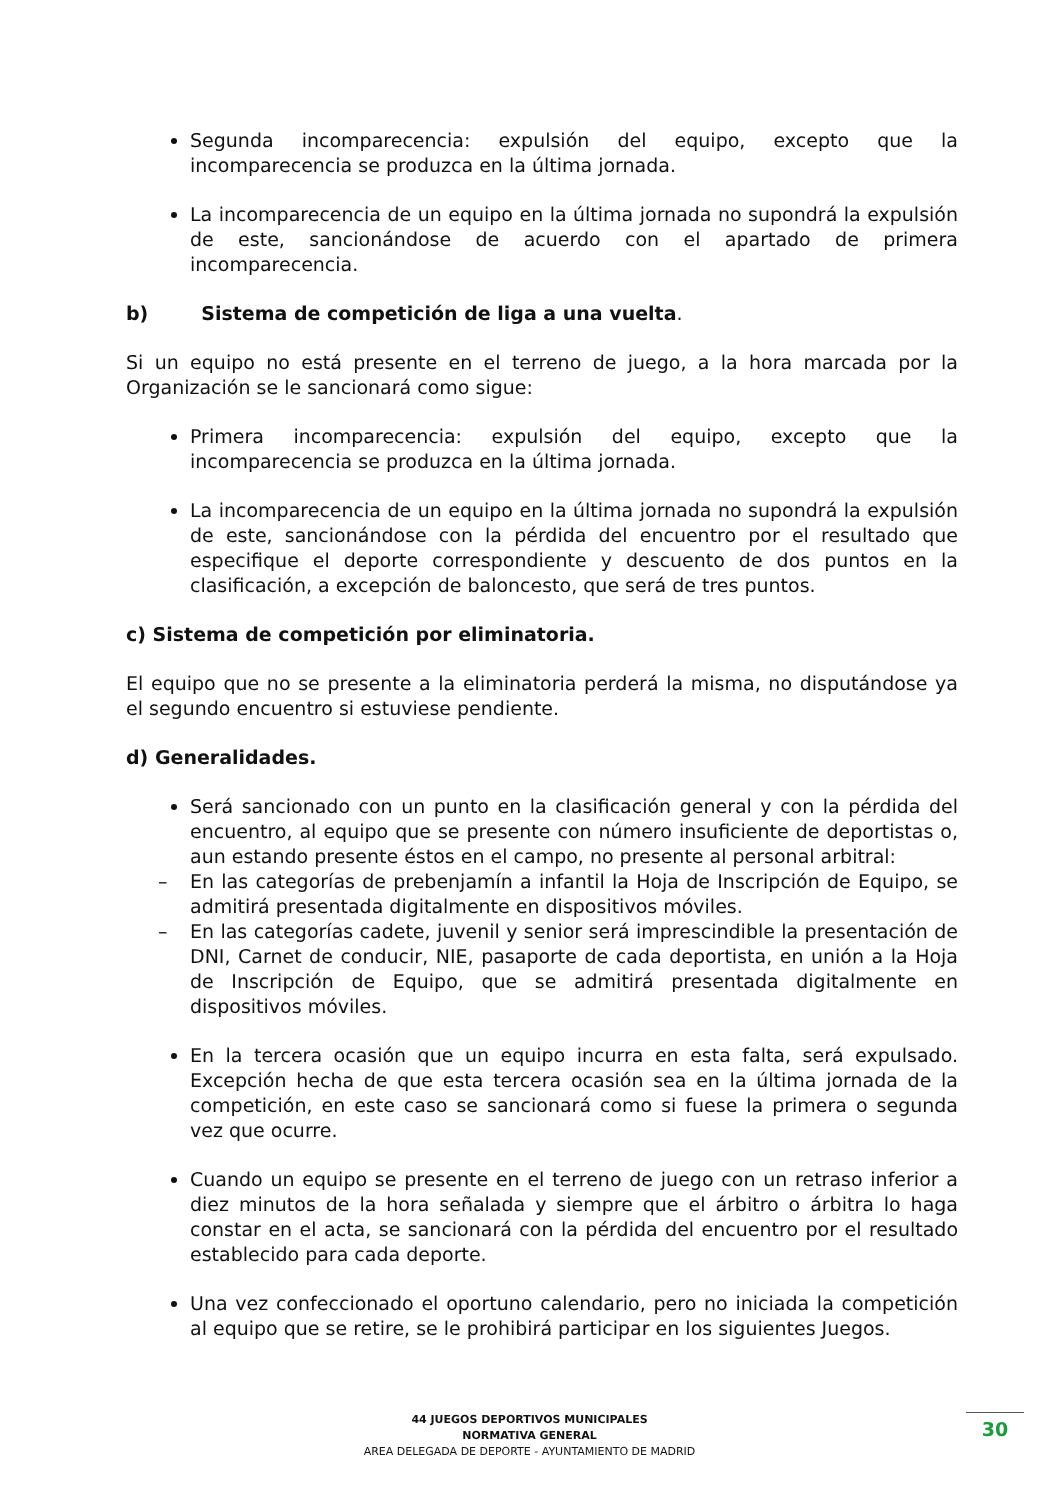Segunda incomparecencia: expulsión del equipo, excepto que la incomparecencia se produzca en la última jornada.
La incomparecencia de un equipo en la última jornada no supondrá la expulsión de este, sancionándose de acuerdo con el apartado de primera incomparecencia.
b) Sistema de competición de liga a una vuelta.
Si un equipo no está presente en el terreno de juego, a la hora marcada por la Organización se le sancionará como sigue:
Primera incomparecencia: expulsión del equipo, excepto que la incomparecencia se produzca en la última jornada.
La incomparecencia de un equipo en la última jornada no supondrá la expulsión de este, sancionándose con la pérdida del encuentro por el resultado que especifique el deporte correspondiente y descuento de dos puntos en la clasificación, a excepción de baloncesto, que será de tres puntos.
c) Sistema de competición por eliminatoria.
El equipo que no se presente a la eliminatoria perderá la misma, no disputándose ya el segundo encuentro si estuviese pendiente.
d) Generalidades.
Será sancionado con un punto en la clasificación general y con la pérdida del encuentro, al equipo que se presente con número insuficiente de deportistas o, aun estando presente éstos en el campo, no presente al personal arbitral:
– En las categorías de prebenjamín a infantil la Hoja de Inscripción de Equipo, se admitirá presentada digitalmente en dispositivos móviles.
– En las categorías cadete, juvenil y senior será imprescindible la presentación de DNI, Carnet de conducir, NIE, pasaporte de cada deportista, en unión a la Hoja de Inscripción de Equipo, que se admitirá presentada digitalmente en dispositivos móviles.
En la tercera ocasión que un equipo incurra en esta falta, será expulsado. Excepción hecha de que esta tercera ocasión sea en la última jornada de la competición, en este caso se sancionará como si fuese la primera o segunda vez que ocurre.
Cuando un equipo se presente en el terreno de juego con un retraso inferior a diez minutos de la hora señalada y siempre que el árbitro o árbitra lo haga constar en el acta, se sancionará con la pérdida del encuentro por el resultado establecido para cada deporte.
Una vez confeccionado el oportuno calendario, pero no iniciada la competición al equipo que se retire, se le prohibirá participar en los siguientes Juegos.
44 JUEGOS DEPORTIVOS MUNICIPALES
NORMATIVA GENERAL
AREA DELEGADA DE DEPORTE - AYUNTAMIENTO DE MADRID
30